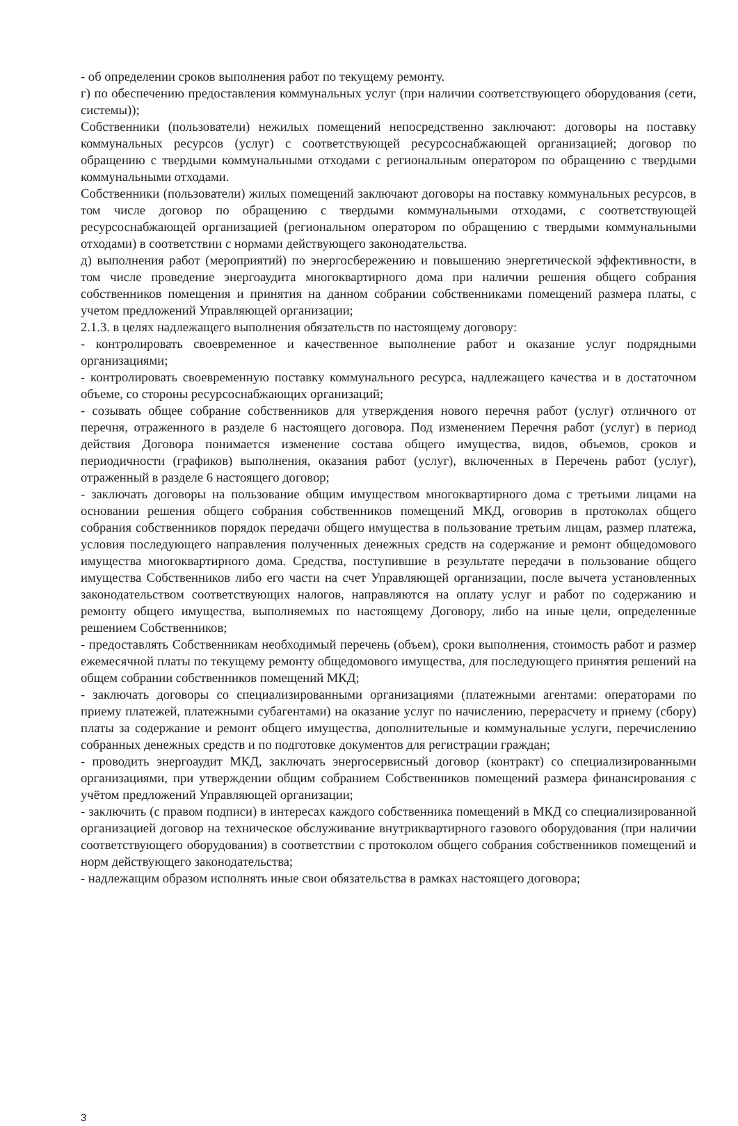- об определении сроков выполнения работ по текущему ремонту.
г) по обеспечению предоставления коммунальных услуг (при наличии соответствующего оборудования (сети, системы));
Собственники (пользователи) нежилых помещений непосредственно заключают: договоры на поставку коммунальных ресурсов (услуг) с соответствующей ресурсоснабжающей организацией; договор по обращению с твердыми коммунальными отходами с региональным оператором по обращению с твердыми коммунальными отходами.
Собственники (пользователи) жилых помещений заключают договоры на поставку коммунальных ресурсов, в том числе договор по обращению с твердыми коммунальными отходами, с соответствующей ресурсоснабжающей организацией (региональном оператором по обращению с твердыми коммунальными отходами) в соответствии с нормами действующего законодательства.
д) выполнения работ (мероприятий) по энергосбережению и повышению энергетической эффективности, в том числе проведение энергоаудита многоквартирного дома при наличии решения общего собрания собственников помещения и принятия на данном собрании собственниками помещений размера платы, с учетом предложений Управляющей организации;
2.1.3. в целях надлежащего выполнения обязательств по настоящему договору:
- контролировать своевременное и качественное выполнение работ и оказание услуг подрядными организациями;
- контролировать своевременную поставку коммунального ресурса, надлежащего качества и в достаточном объеме, со стороны ресурсоснабжающих организаций;
- созывать общее собрание собственников для утверждения нового перечня работ (услуг) отличного от перечня, отраженного в разделе 6 настоящего договора. Под изменением Перечня работ (услуг) в период действия Договора понимается изменение состава общего имущества, видов, объемов, сроков и периодичности (графиков) выполнения, оказания работ (услуг), включенных в Перечень работ (услуг), отраженный в разделе 6 настоящего договор;
- заключать договоры на пользование общим имуществом многоквартирного дома с третьими лицами на основании решения общего собрания собственников помещений МКД, оговорив в протоколах общего собрания собственников порядок передачи общего имущества в пользование третьим лицам, размер платежа, условия последующего направления полученных денежных средств на содержание и ремонт общедомового имущества многоквартирного дома. Средства, поступившие в результате передачи в пользование общего имущества Собственников либо его части на счет Управляющей организации, после вычета установленных законодательством соответствующих налогов, направляются на оплату услуг и работ по содержанию и ремонту общего имущества, выполняемых по настоящему Договору, либо на иные цели, определенные решением Собственников;
- предоставлять Собственникам необходимый перечень (объем), сроки выполнения, стоимость работ и размер ежемесячной платы по текущему ремонту общедомового имущества, для последующего принятия решений на общем собрании собственников помещений МКД;
- заключать договоры со специализированными организациями (платежными агентами: операторами по приему платежей, платежными субагентами) на оказание услуг по начислению, перерасчету и приему (сбору) платы за содержание и ремонт общего имущества, дополнительные и коммунальные услуги, перечислению собранных денежных средств и по подготовке документов для регистрации граждан;
- проводить энергоаудит МКД, заключать энергосервисный договор (контракт) со специализированными организациями, при утверждении общим собранием Собственников помещений размера финансирования с учётом предложений Управляющей организации;
- заключить (с правом подписи) в интересах каждого собственника помещений в МКД со специализированной организацией договор на техническое обслуживание внутриквартирного газового оборудования (при наличии соответствующего оборудования) в соответствии с протоколом общего собрания собственников помещений и норм действующего законодательства;
- надлежащим образом исполнять иные свои обязательства в рамках настоящего договора;
3